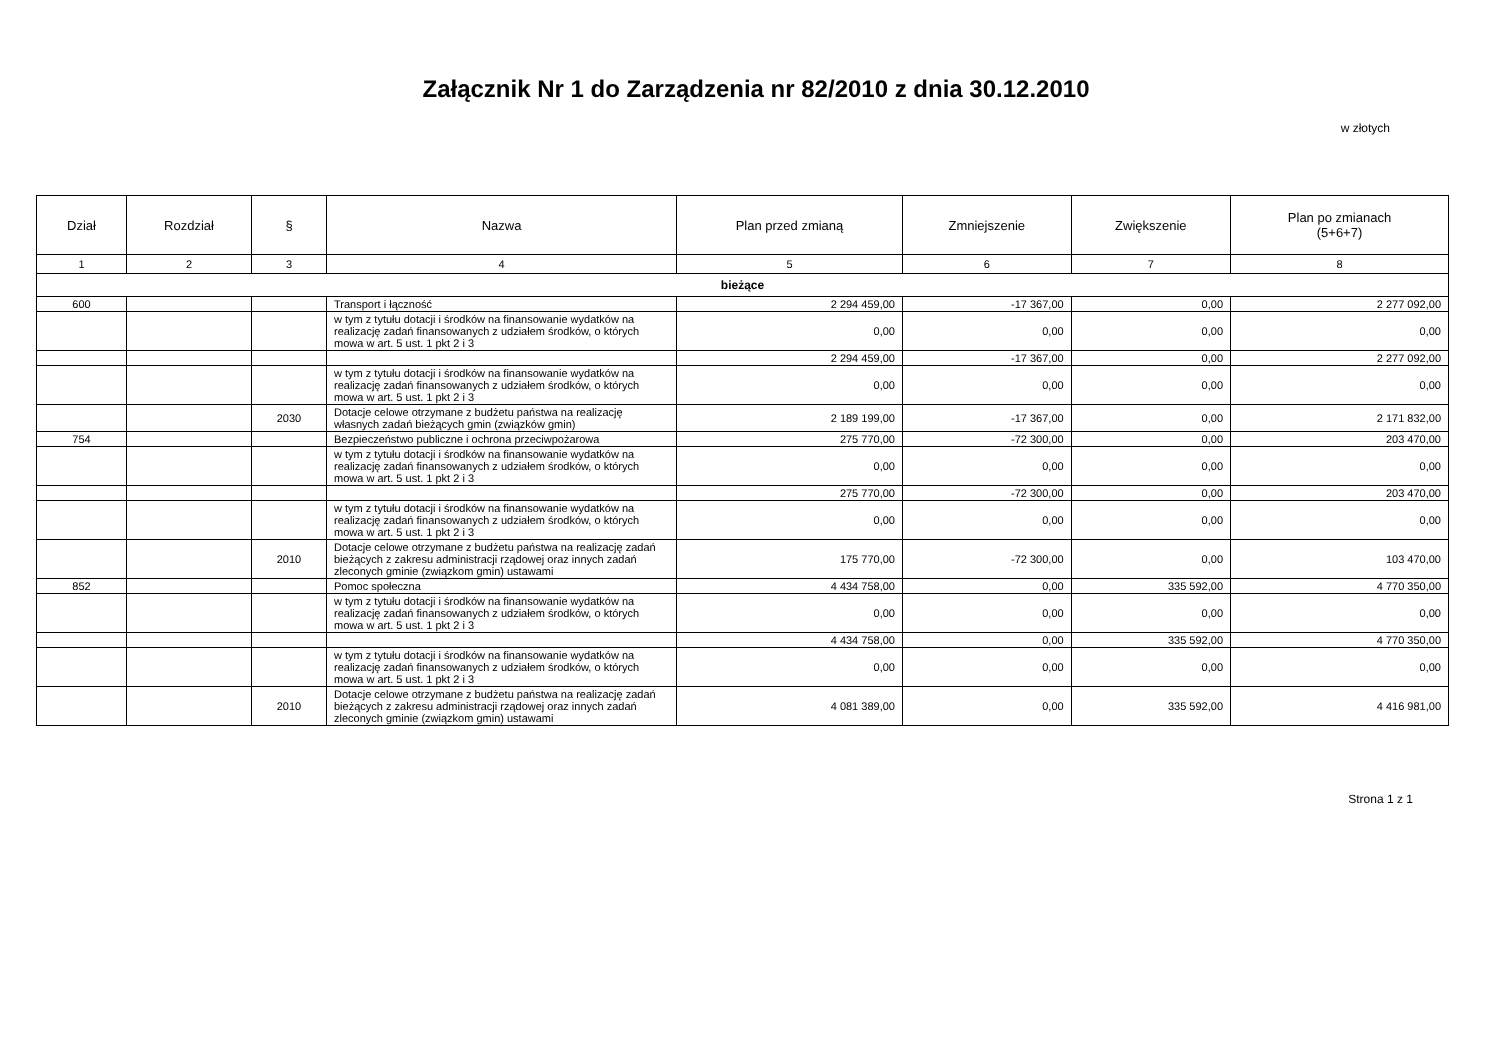Załącznik Nr 1 do Zarządzenia nr 82/2010 z dnia 30.12.2010
w złotych
| Dział | Rozdział | § | Nazwa | Plan przed zmianą | Zmniejszenie | Zwiększenie | Plan po zmianach (5+6+7) |
| --- | --- | --- | --- | --- | --- | --- | --- |
| 1 | 2 | 3 | 4 | 5 | 6 | 7 | 8 |
| bieżące | | | | | | | |
| 600 | | | Transport i łączność | 2 294 459,00 | -17 367,00 | 0,00 | 2 277 092,00 |
| | | | w tym z tytułu dotacji i środków na finansowanie wydatków na realizację zadań finansowanych z udziałem środków, o których mowa w art. 5 ust. 1 pkt 2 i 3 | 0,00 | 0,00 | 0,00 | 0,00 |
| | | | | 2 294 459,00 | -17 367,00 | 0,00 | 2 277 092,00 |
| | | | w tym z tytułu dotacji i środków na finansowanie wydatków na realizację zadań finansowanych z udziałem środków, o których mowa w art. 5 ust. 1 pkt 2 i 3 | 0,00 | 0,00 | 0,00 | 0,00 |
| | | 2030 | Dotacje celowe otrzymane z budżetu państwa na realizację własnych zadań bieżących gmin (związków gmin) | 2 189 199,00 | -17 367,00 | 0,00 | 2 171 832,00 |
| 754 | | | Bezpieczeństwo publiczne i ochrona przeciwpożarowa | 275 770,00 | -72 300,00 | 0,00 | 203 470,00 |
| | | | w tym z tytułu dotacji i środków na finansowanie wydatków na realizację zadań finansowanych z udziałem środków, o których mowa w art. 5 ust. 1 pkt 2 i 3 | 0,00 | 0,00 | 0,00 | 0,00 |
| | | | | 275 770,00 | -72 300,00 | 0,00 | 203 470,00 |
| | | | w tym z tytułu dotacji i środków na finansowanie wydatków na realizację zadań finansowanych z udziałem środków, o których mowa w art. 5 ust. 1 pkt 2 i 3 | 0,00 | 0,00 | 0,00 | 0,00 |
| | | 2010 | Dotacje celowe otrzymane z budżetu państwa na realizację zadań bieżących z zakresu administracji rządowej oraz innych zadań zleconych gminie (związkom gmin) ustawami | 175 770,00 | -72 300,00 | 0,00 | 103 470,00 |
| 852 | | | Pomoc społeczna | 4 434 758,00 | 0,00 | 335 592,00 | 4 770 350,00 |
| | | | w tym z tytułu dotacji i środków na finansowanie wydatków na realizację zadań finansowanych z udziałem środków, o których mowa w art. 5 ust. 1 pkt 2 i 3 | 0,00 | 0,00 | 0,00 | 0,00 |
| | | | | 4 434 758,00 | 0,00 | 335 592,00 | 4 770 350,00 |
| | | | w tym z tytułu dotacji i środków na finansowanie wydatków na realizację zadań finansowanych z udziałem środków, o których mowa w art. 5 ust. 1 pkt 2 i 3 | 0,00 | 0,00 | 0,00 | 0,00 |
| | | 2010 | Dotacje celowe otrzymane z budżetu państwa na realizację zadań bieżących z zakresu administracji rządowej oraz innych zadań zleconych gminie (związkom gmin) ustawami | 4 081 389,00 | 0,00 | 335 592,00 | 4 416 981,00 |
Strona 1 z 1